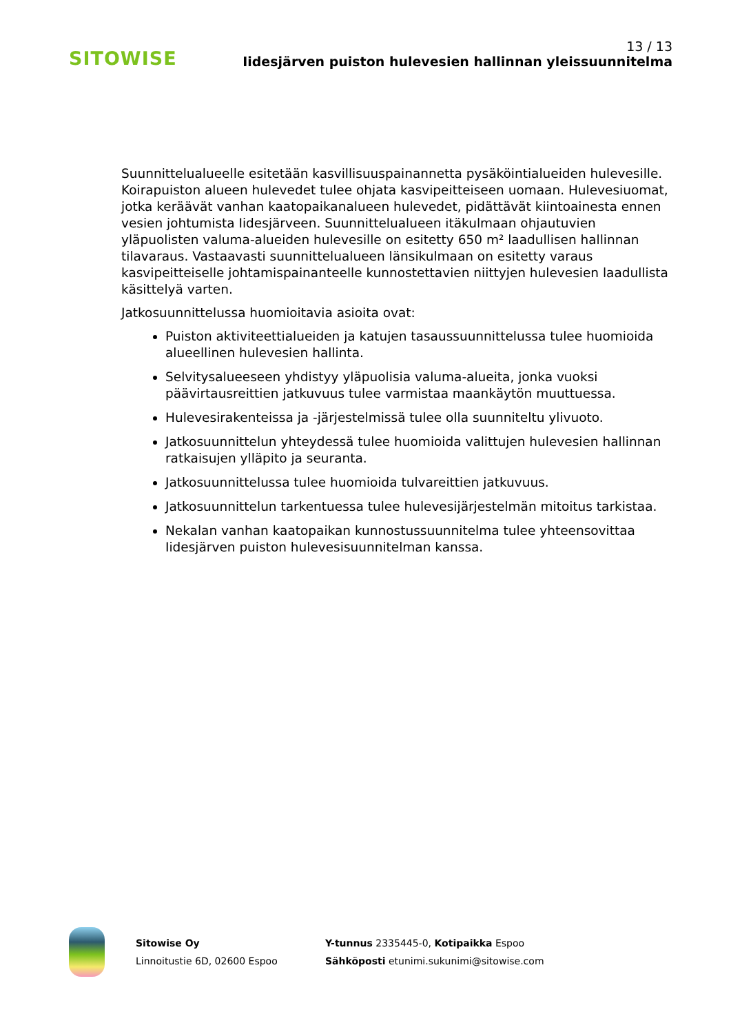SITOWISE
13 / 13
Iidesjärven puiston hulevesien hallinnan yleissuunnitelma
Suunnittelualueelle esitetään kasvillisuuspainannetta pysäköintialueiden hulevesille. Koirapuiston alueen hulevedet tulee ohjata kasvipeitteiseen uomaan. Hulevesiuomat, jotka keräävät vanhan kaatopaikanalueen hulevedet, pidättävät kiintoainesta ennen vesien johtumista Iidesjärveen. Suunnittelualueen itäkulmaan ohjautuvien yläpuolisten valuma-alueiden hulevesille on esitetty 650 m² laadullisen hallinnan tilavaraus. Vastaavasti suunnittelualueen länsikulmaan on esitetty varaus kasvipeitteiselle johtamispainanteelle kunnostettavien niittyjen hulevesien laadullista käsittelyä varten.
Jatkosuunnittelussa huomioitavia asioita ovat:
Puiston aktiviteettialueiden ja katujen tasaussuunnittelussa tulee huomioida alueellinen hulevesien hallinta.
Selvitysalueeseen yhdistyy yläpuolisia valuma-alueita, jonka vuoksi päävirtausreittien jatkuvuus tulee varmistaa maankäytön muuttuessa.
Hulevesirakenteissa ja -järjestelmissä tulee olla suunniteltu ylivuoto.
Jatkosuunnittelun yhteydessä tulee huomioida valittujen hulevesien hallinnan ratkaisujen ylläpito ja seuranta.
Jatkosuunnittelussa tulee huomioida tulvareittien jatkuvuus.
Jatkosuunnittelun tarkentuessa tulee hulevesijärjestelmän mitoitus tarkistaa.
Nekalan vanhan kaatopaikan kunnostussuunnitelma tulee yhteensovittaa Iidesjärven puiston hulevesisuunnitelman kanssa.
Sitowise Oy
Linnoitustie 6D, 02600 Espoo
Y-tunnus 2335445-0, Kotipaikka Espoo
Sähköposti etunimi.sukunimi@sitowise.com